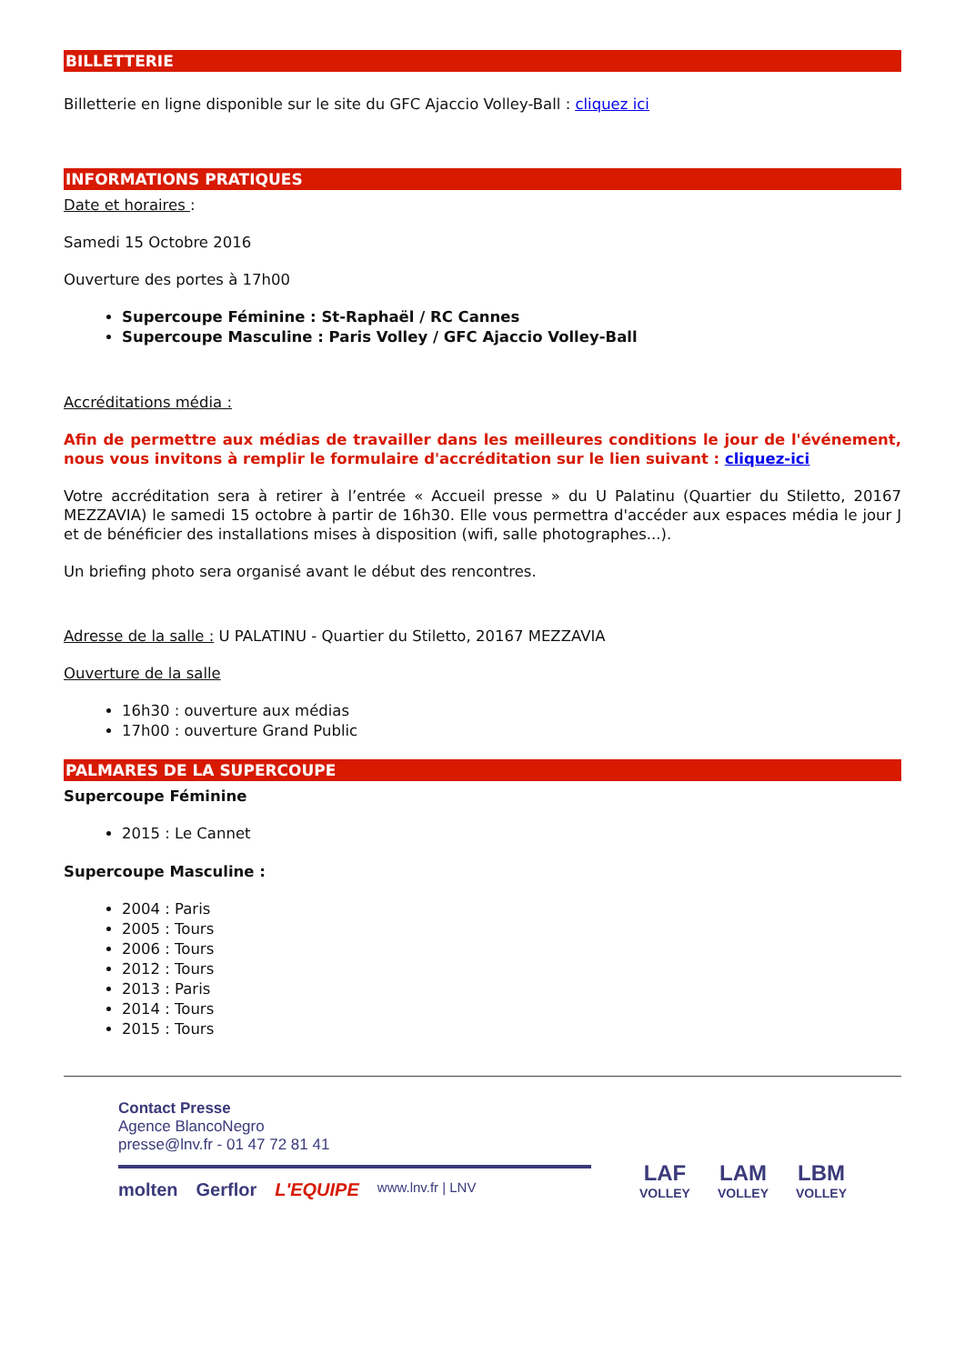BILLETTERIE
Billetterie en ligne disponible sur le site du GFC Ajaccio Volley-Ball : cliquez ici
INFORMATIONS PRATIQUES
Date et horaires :
Samedi 15 Octobre 2016
Ouverture des portes à 17h00
Supercoupe Féminine : St-Raphaël / RC Cannes
Supercoupe Masculine : Paris Volley / GFC Ajaccio Volley-Ball
Accréditations média :
Afin de permettre aux médias de travailler dans les meilleures conditions le jour de l'événement, nous vous invitons à remplir le formulaire d'accréditation sur le lien suivant : cliquez-ici
Votre accréditation sera à retirer à l’entrée « Accueil presse » du U Palatinu (Quartier du Stiletto, 20167 MEZZAVIA) le samedi 15 octobre à partir de 16h30. Elle vous permettra d'accéder aux espaces média le jour J et de bénéficier des installations mises à disposition (wifi, salle photographes...).
Un briefing photo sera organisé avant le début des rencontres.
Adresse de la salle : U PALATINU - Quartier du Stiletto, 20167 MEZZAVIA
Ouverture de la salle
16h30 : ouverture aux médias
17h00 : ouverture Grand Public
PALMARES DE LA SUPERCOUPE
Supercoupe Féminine
2015 : Le Cannet
Supercoupe Masculine :
2004 : Paris
2005 : Tours
2006 : Tours
2012 : Tours
2013 : Paris
2014 : Tours
2015 : Tours
Contact Presse
Agence BlancoNegro
presse@lnv.fr - 01 47 72 81 41
molten Gerflor L'EQUIPE www.lnv.fr | LNV
LAF
VOLLEY
LAM
VOLLEY
LBM
VOLLEY